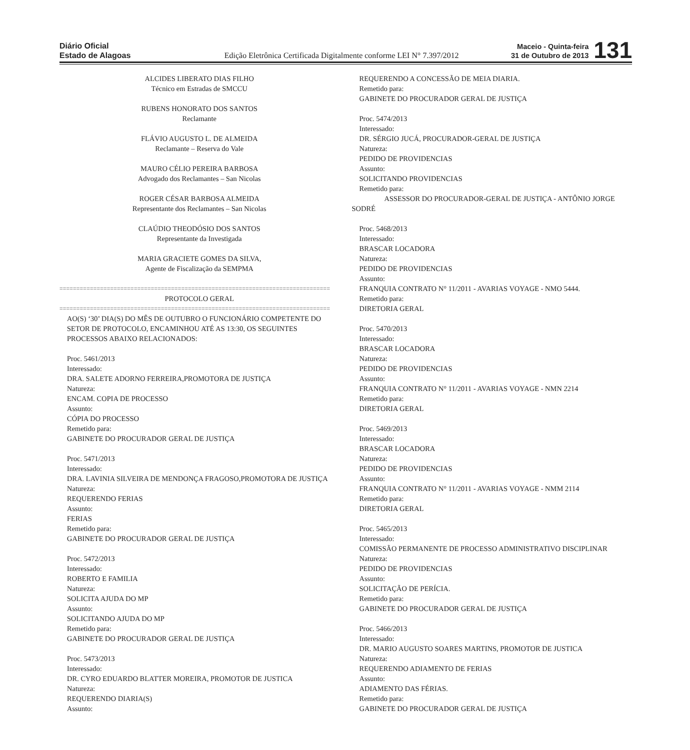Diário Oficial
Estado de Alagoas
Edição Eletrônica Certificada Digitalmente conforme LEI N° 7.397/2012
Maceio - Quinta-feira
31 de Outubro de 2013
131
ALCIDES LIBERATO DIAS FILHO
Técnico em Estradas de SMCCU
RUBENS HONORATO DOS SANTOS
Reclamante
FLÁVIO AUGUSTO L. DE ALMEIDA
Reclamante – Reserva do Vale
MAURO CÉLIO PEREIRA BARBOSA
Advogado dos Reclamantes – San Nicolas
ROGER CÉSAR BARBOSA ALMEIDA
Representante dos Reclamantes – San Nicolas
CLAÚDIO THEODÓSIO DOS SANTOS
Representante da Investigada
MARIA GRACIETE GOMES DA SILVA,
Agente de Fiscalização da SEMPMA
================================================================================
PROTOCOLO GERAL
================================================================================
AO(S) ‘30’ DIA(S) DO MÊS DE OUTUBRO O FUNCIONÁRIO COMPETENTE DO SETOR DE PROTOCOLO, ENCAMINHOU ATÉ AS 13:30, OS SEGUINTES PROCESSOS ABAIXO RELACIONADOS:
Proc. 5461/2013
Interessado:
DRA. SALETE ADORNO FERREIRA,PROMOTORA DE JUSTIÇA
Natureza:
ENCAM. COPIA DE PROCESSO
Assunto:
CÓPIA DO PROCESSO
Remetido para:
GABINETE DO PROCURADOR GERAL DE JUSTIÇA
Proc. 5471/2013
Interessado:
DRA. LAVINIA SILVEIRA DE MENDONÇA FRAGOSO,PROMOTORA DE JUSTIÇA
Natureza:
REQUERENDO FERIAS
Assunto:
FERIAS
Remetido para:
GABINETE DO PROCURADOR GERAL DE JUSTIÇA
Proc. 5472/2013
Interessado:
ROBERTO E FAMILIA
Natureza:
SOLICITA AJUDA DO MP
Assunto:
SOLICITANDO AJUDA DO MP
Remetido para:
GABINETE DO PROCURADOR GERAL DE JUSTIÇA
Proc. 5473/2013
Interessado:
DR. CYRO EDUARDO BLATTER MOREIRA, PROMOTOR DE JUSTICA
Natureza:
REQUERENDO DIARIA(S)
Assunto:
REQUERENDO A CONCESSÃO DE MEIA DIARIA.
Remetido para:
GABINETE DO PROCURADOR GERAL DE JUSTIÇA
Proc. 5474/2013
Interessado:
DR. SÉRGIO JUCÁ, PROCURADOR-GERAL DE JUSTIÇA
Natureza:
PEDIDO DE PROVIDENCIAS
Assunto:
SOLICITANDO PROVIDENCIAS
Remetido para:
ASSESSOR DO PROCURADOR-GERAL DE JUSTIÇA - ANTÔNIO JORGE SODRÉ
Proc. 5468/2013
Interessado:
BRASCAR LOCADORA
Natureza:
PEDIDO DE PROVIDENCIAS
Assunto:
FRANQUIA CONTRATO N° 11/2011 - AVARIAS VOYAGE - NMO 5444.
Remetido para:
DIRETORIA GERAL
Proc. 5470/2013
Interessado:
BRASCAR LOCADORA
Natureza:
PEDIDO DE PROVIDENCIAS
Assunto:
FRANQUIA CONTRATO N° 11/2011 - AVARIAS VOYAGE - NMN 2214
Remetido para:
DIRETORIA GERAL
Proc. 5469/2013
Interessado:
BRASCAR LOCADORA
Natureza:
PEDIDO DE PROVIDENCIAS
Assunto:
FRANQUIA CONTRATO N° 11/2011 - AVARIAS VOYAGE - NMM 2114
Remetido para:
DIRETORIA GERAL
Proc. 5465/2013
Interessado:
COMISSÃO PERMANENTE DE PROCESSO ADMINISTRATIVO DISCIPLINAR
Natureza:
PEDIDO DE PROVIDENCIAS
Assunto:
SOLICITAÇÃO DE PERÍCIA.
Remetido para:
GABINETE DO PROCURADOR GERAL DE JUSTIÇA
Proc. 5466/2013
Interessado:
DR. MARIO AUGUSTO SOARES MARTINS, PROMOTOR DE JUSTICA
Natureza:
REQUERENDO ADIAMENTO DE FERIAS
Assunto:
ADIAMENTO DAS FÉRIAS.
Remetido para:
GABINETE DO PROCURADOR GERAL DE JUSTIÇA